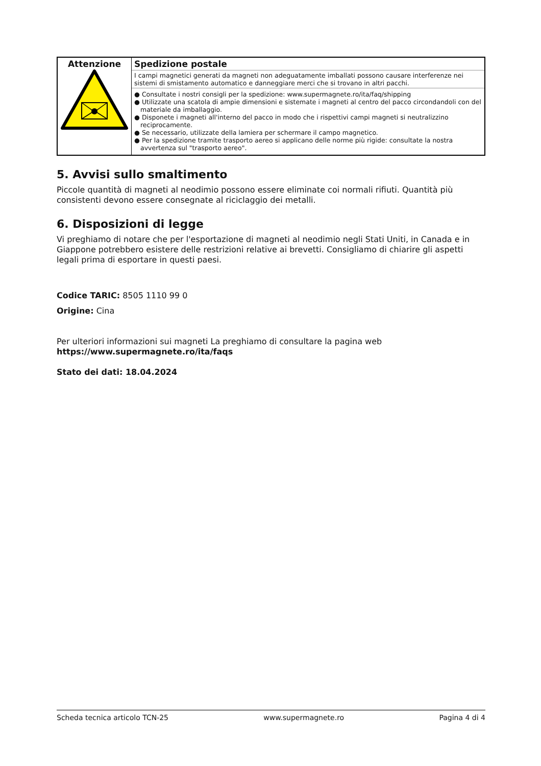| Attenzione | Spedizione postale I campi magnetici generati da magneti non adeguatamente imballati possono causare interferenze nei sistemi di smistamento automatico e danneggiare merci che si trovano in altri pacchi. ● Consultate i nostri consigli per la spedizione: www.supermagnete.ro/ita/faq/shipping ● Utilizzate una scatola di ampie dimensioni e sistemate i magneti al centro del pacco circondandoli con del materiale da imballaggio. ● Disponete i magneti all'interno del pacco in modo che i rispettivi campi magneti si neutralizzino reciprocamente. ● Se necessario, utilizzate della lamiera per schermare il campo magnetico. ● Per la spedizione tramite trasporto aereo si applicano delle norme più rigide: consultate la nostra avvertenza sul "trasporto aereo". |
5. Avvisi sullo smaltimento
Piccole quantità di magneti al neodimio possono essere eliminate coi normali rifiuti. Quantità più consistenti devono essere consegnate al riciclaggio dei metalli.
6. Disposizioni di legge
Vi preghiamo di notare che per l'esportazione di magneti al neodimio negli Stati Uniti, in Canada e in Giappone potrebbero esistere delle restrizioni relative ai brevetti. Consigliamo di chiarire gli aspetti legali prima di esportare in questi paesi.
Codice TARIC: 8505 1110 99 0
Origine: Cina
Per ulteriori informazioni sui magneti La preghiamo di consultare la pagina web
https://www.supermagnete.ro/ita/faqs
Stato dei dati: 18.04.2024
Scheda tecnica articolo TCN-25 www.supermagnete.ro Pagina 4 di 4